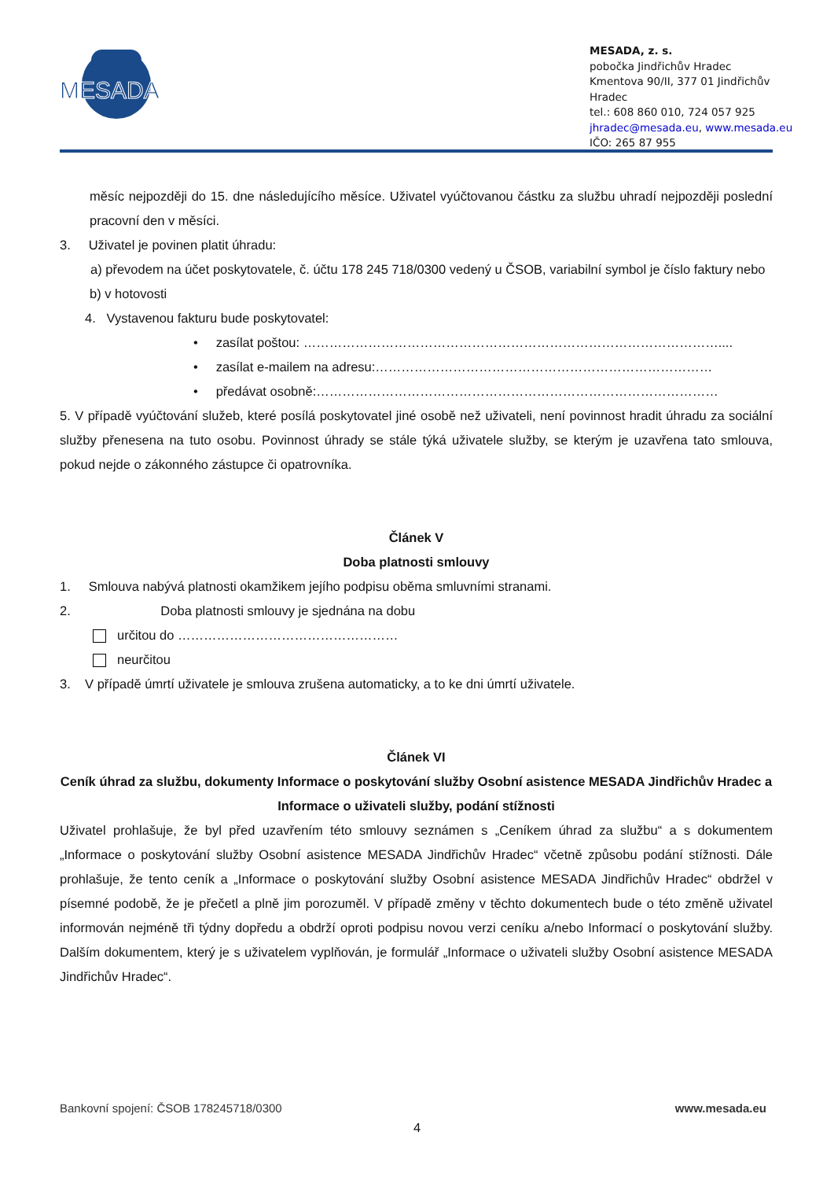MESADA
MESADA, z. s.
pobočka Jindřichův Hradec
Kmentova 90/II, 377 01 Jindřichův Hradec
tel.: 608 860 010, 724 057 925
jhradec@mesada.eu, www.mesada.eu
IČO: 265 87 955
měsíc nejpozději do 15. dne následujícího měsíce. Uživatel vyúčtovanou částku za službu uhradí nejpozději poslední pracovní den v měsíci.
3. Uživatel je povinen platit úhradu:
a) převodem na účet poskytovatele, č. účtu 178 245 718/0300 vedený u ČSOB, variabilní symbol je číslo faktury nebo
b) v hotovosti
4. Vystavenou fakturu bude poskytovatel:
• zasílat poštou: ……………………………………………………………………………………....
• zasílat e-mailem na adresu:……………………………………………………………………
• předávat osobně:…………………………………………………………………………………
5. V případě vyúčtování služeb, které posílá poskytovatel jiné osobě než uživateli, není povinnost hradit úhradu za sociální služby přenesena na tuto osobu. Povinnost úhrady se stále týká uživatele služby, se kterým je uzavřena tato smlouva, pokud nejde o zákonného zástupce či opatrovníka.
Článek V
Doba platnosti smlouvy
1. Smlouva nabývá platnosti okamžikem jejího podpisu oběma smluvními stranami.
2. Doba platnosti smlouvy je sjednána na dobu
určitou do ……………………………………………
neurčitou
3. V případě úmrtí uživatele je smlouva zrušena automaticky, a to ke dni úmrtí uživatele.
Článek VI
Ceník úhrad za službu, dokumenty Informace o poskytování služby Osobní asistence MESADA Jindřichův Hradec a Informace o uživateli služby, podání stížnosti
Uživatel prohlašuje, že byl před uzavřením této smlouvy seznámen s „Ceníkem úhrad za službu“ a s dokumentem „Informace o poskytování služby Osobní asistence MESADA Jindřichův Hradec“ včetně způsobu podání stížnosti. Dále prohlašuje, že tento ceník a „Informace o poskytování služby Osobní asistence MESADA Jindřichův Hradec“ obdržel v písemné podobě, že je přečetl a plně jim porozuměl. V případě změny v těchto dokumentech bude o této změně uživatel informován nejméně tři týdny dopředu a obdrží oproti podpisu novou verzi ceníku a/nebo Informací o poskytování služby. Dalším dokumentem, který je s uživatelem vyplňován, je formulář „Informace o uživateli služby Osobní asistence MESADA Jindřichův Hradec“.
Bankovní spojení: ČSOB 178245718/0300 www.mesada.eu
4